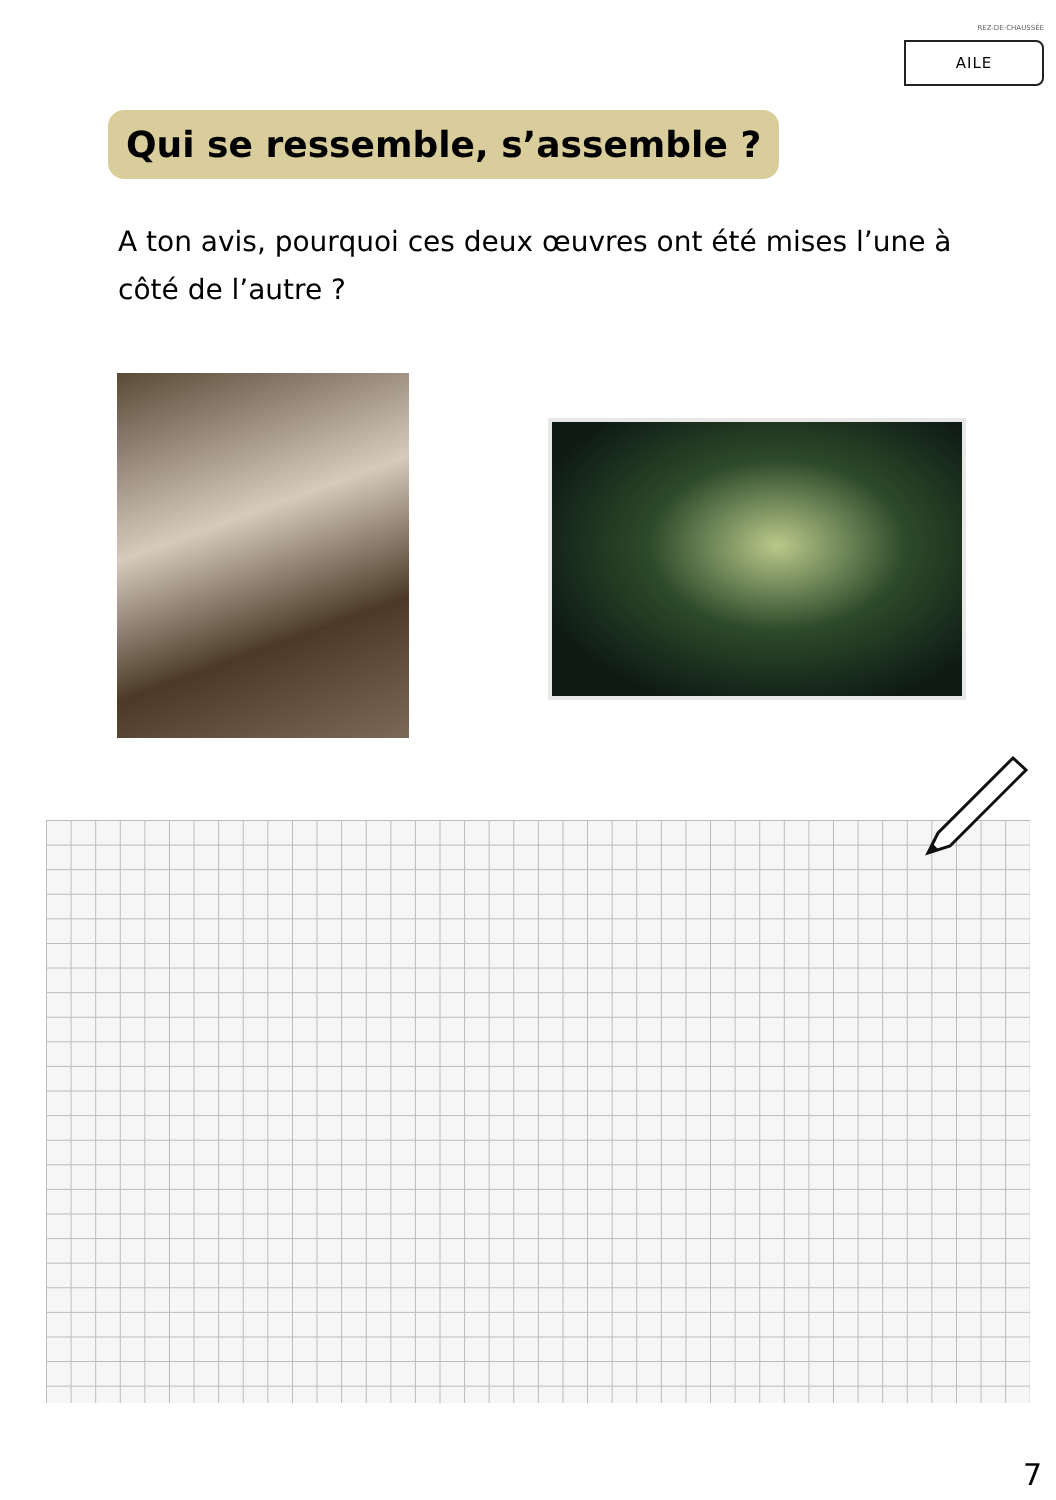REZ-DE-CHAUSSÉE
AILE
Qui se ressemble, s’assemble ?
A ton avis, pourquoi ces deux œuvres ont été mises l’une à côté de l’autre ?
7